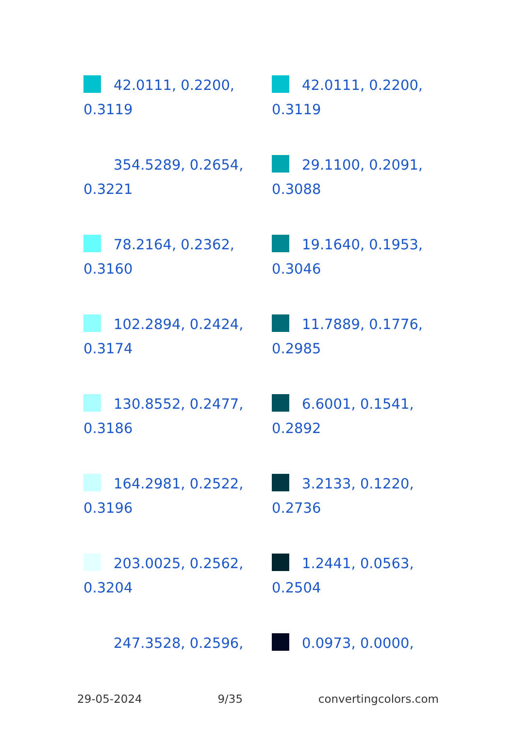42.0111, 0.2200, 0.3119
42.0111, 0.2200, 0.3119
354.5289, 0.2654, 0.3221
29.1100, 0.2091, 0.3088
78.2164, 0.2362, 0.3160
19.1640, 0.1953, 0.3046
102.2894, 0.2424, 0.3174
11.7889, 0.1776, 0.2985
130.8552, 0.2477, 0.3186
6.6001, 0.1541, 0.2892
164.2981, 0.2522, 0.3196
3.2133, 0.1220, 0.2736
203.0025, 0.2562, 0.3204
1.2441, 0.0563, 0.2504
247.3528, 0.2596,
0.0973, 0.0000,
29-05-2024 9/35 convertingcolors.com